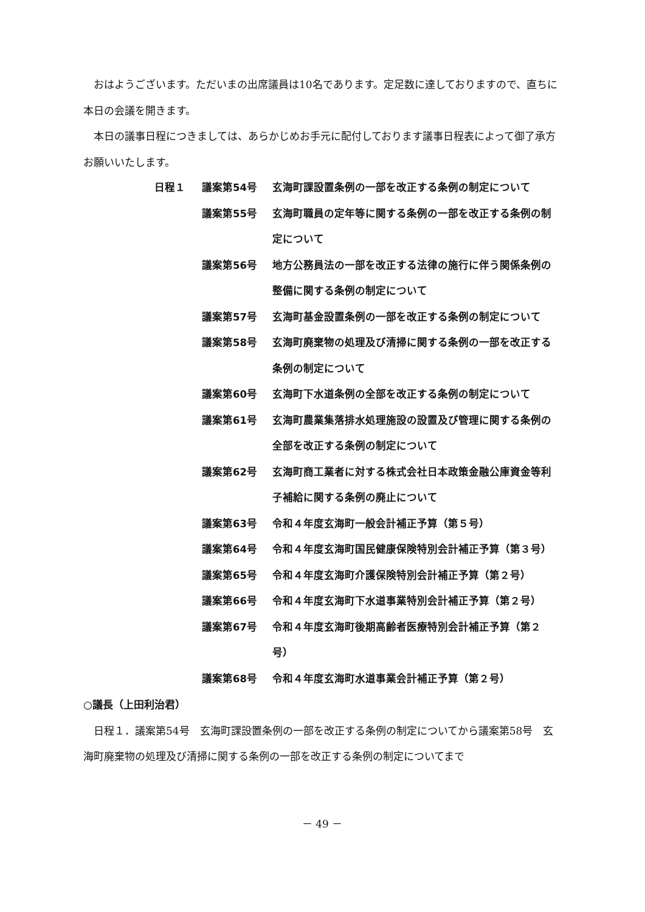おはようございます。ただいまの出席議員は10名であります。定足数に達しておりますので、直ちに本日の会議を開きます。
本日の議事日程につきましては、あらかじめお手元に配付しております議事日程表によって御了承方お願いいたします。
日程１ 議案第54号 玄海町課設置条例の一部を改正する条例の制定について
議案第55号 玄海町職員の定年等に関する条例の一部を改正する条例の制定について
議案第56号 地方公務員法の一部を改正する法律の施行に伴う関係条例の整備に関する条例の制定について
議案第57号 玄海町基金設置条例の一部を改正する条例の制定について
議案第58号 玄海町廃棄物の処理及び清掃に関する条例の一部を改正する条例の制定について
議案第60号 玄海町下水道条例の全部を改正する条例の制定について
議案第61号 玄海町農業集落排水処理施設の設置及び管理に関する条例の全部を改正する条例の制定について
議案第62号 玄海町商工業者に対する株式会社日本政策金融公庫資金等利子補給に関する条例の廃止について
議案第63号 令和４年度玄海町一般会計補正予算（第５号）
議案第64号 令和４年度玄海町国民健康保険特別会計補正予算（第３号）
議案第65号 令和４年度玄海町介護保険特別会計補正予算（第２号）
議案第66号 令和４年度玄海町下水道事業特別会計補正予算（第２号）
議案第67号 令和４年度玄海町後期高齢者医療特別会計補正予算（第２号）
議案第68号 令和４年度玄海町水道事業会計補正予算（第２号）
○議長（上田利治君）
日程１．議案第54号　玄海町課設置条例の一部を改正する条例の制定についてから議案第58号　玄海町廃棄物の処理及び清掃に関する条例の一部を改正する条例の制定についてまで
－ 49 －